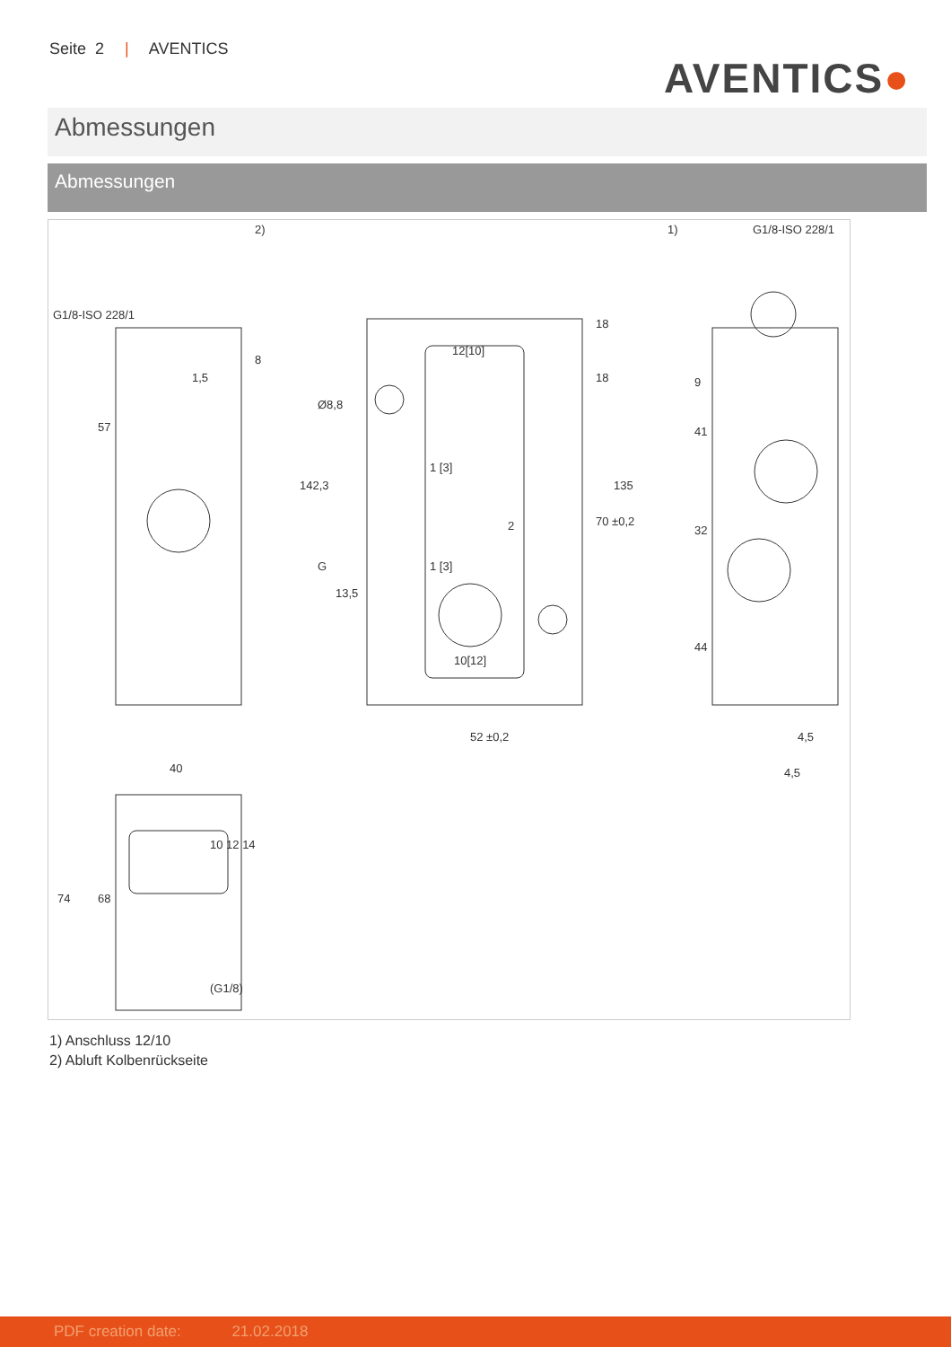Seite 2 | AVENTICS
AVENTICS●
Abmessungen
Abmessungen
2)
1)
G1/8-ISO 228/1
1,5
57
142,3
12[10]
10[12]
1 [3]
1 [3]
2
13,5
52 ±0,2
18
18
70 ±0,2
135
Ø8,8
G
9
41
32
44
4,5
4,5
40
74
68
10 12 14
(G1/8)
G1/8-ISO 228/1
8
1) Anschluss 12/10
2) Abluft Kolbenrückseite
PDF creation date: 21.02.2018